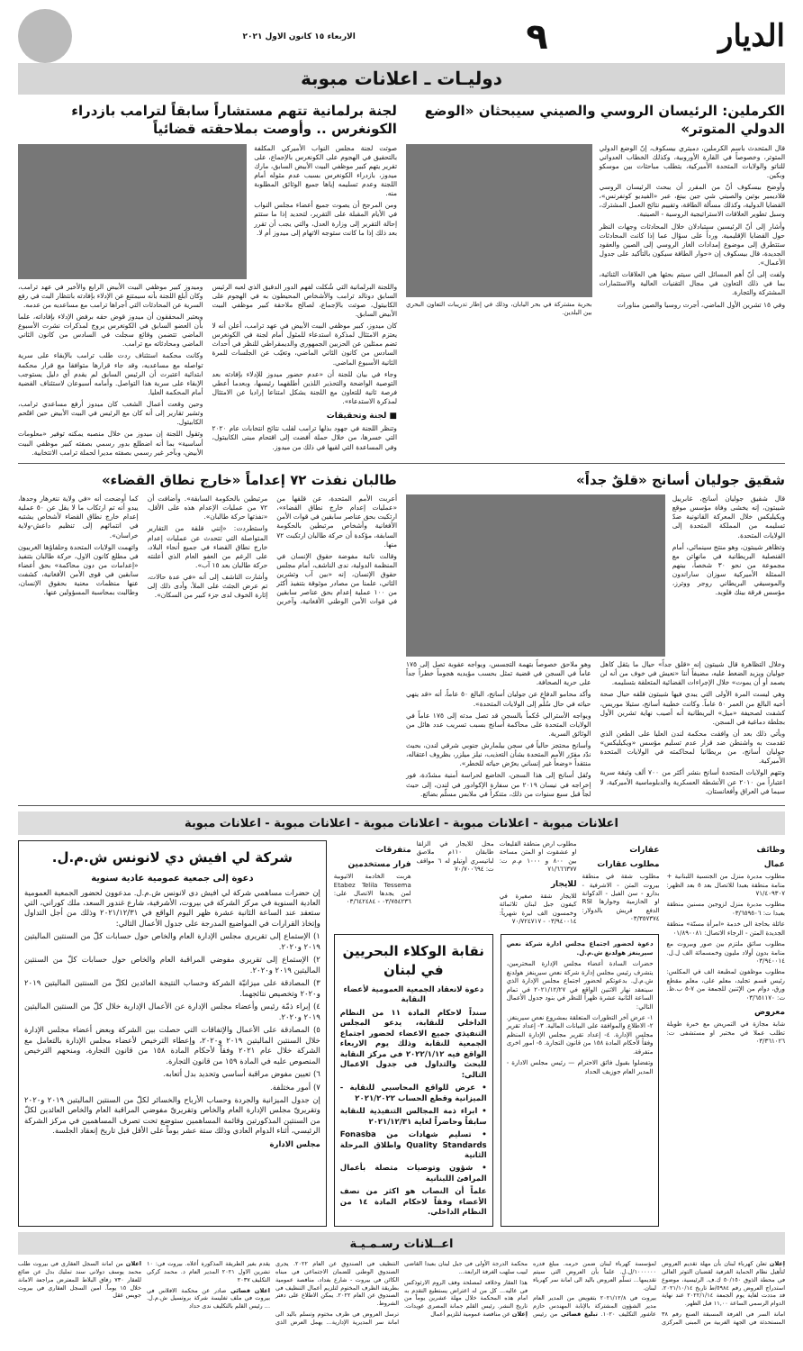الديار
٩
الاربعاء ١٥ كانون الاول ٢٠٢١
دوليـات ـ اعلانات مبوبة
الكرملين: الرئيسان الروسي والصيني سيبحثان «الوضع الدولي المتوتر»
قال المتحدث باسم الكرملين، دميتري بيسكوف، إنّ الوضع الدولي المتوتر، وخصوصاً في القارة الأوروبية، وكذلك الخطاب العدواني للناتو والولايات المتحدة الأميركية، يتطلب مباحثات بين موسكو وبكين.
وأوضح بيسكوف أنّ من المقرر أن يبحث الرئيسان الروسي فلاديمير بوتين والصيني شي جين بينغ، عبر «الفيديو كونفرنس»، القضايا الدولية، وكذلك مسألة الطاقة، وتقييم نتائج العمل المشترك، وسبل تطوير العلاقات الاستراتيجية الروسية - الصينية.
وأشار إلى أنّ الرئيسين سيتبادلان خلال المحادثات وجهات النظر حول القضايا الإقليمية. ورداً على سؤال عما إذا كانت المحادثات ستتطرق إلى موضوع إمدادات الغاز الروسي إلى الصين والعقود الجديدة، قال بيسكوف إن «حوار الطاقة سيكون بالتأكيد على جدول الأعمال».
ولفت إلى أنّ أهم المسائل التي سيتم بحثها هي العلاقات الثنائية، بما في ذلك التعاون في مجال التقنيات العالية والاستثمارات المشتركة والتجارة.
وفي ١٥ تشرين الأول الماضي، أجرت روسيا والصين مناورات
بحرية مشتركة في بحر اليابان، وذلك في إطار تدريبات التعاون البحري بين البلدين.
لجنة برلمانية تتهم مستشاراً سابقاً لترامب بازدراء الكونغرس .. وأوصت بملاحقته قضائياً
صوتت لجنة مجلس النواب الأميركي المكلفة بالتحقيق في الهجوم على الكونغرس بالإجماع، على تقرير يتهم كبير موظفي البيت الأبيض السابق، مارك ميدوز، بازدراء الكونغرس بسبب عدم مثوله أمام اللجنة وعدم تسليمه إياها جميع الوثائق المطلوبة منه.
ومن المرجح أن يصوت جميع أعضاء مجلس النواب في الأيام المقبلة على التقرير، لتحديد إذا ما ستتم إحالة التقرير إلى وزارة العدل، والتي يجب أن تقرر بعد ذلك إذا ما كانت ستوجه الاتهام إلى ميدوز أم لا.
واللجنة البرلمانية التي شُكلت لفهم الدور الدقيق الذي لعبه الرئيس السابق دونالد ترامب والأشخاص المحيطون به في الهجوم على الكابيتول، صوتت بالإجماع، لصالح ملاحقة كبير موظفي البيت الأبيض السابق.
كان ميدوز، كبير موظفي البيت الأبيض في عهد ترامب، أعلن أنه لا يعتزم الامتثال لمذكرة استدعاء للمثول أمام لجنة في الكونغرس تضم ممثلين عن الحزبين الجمهوري والديمقراطي للنظر في أحداث السادس من كانون الثاني الماضي، وتغيّب عن الجلسات للمرة الثانية الأسبوع الماضي.
وجاء في بيان للجنة أن «عدم حضور ميدوز للإدلاء بإفادته بعد التوصية الواضحة والتحذير اللذين أطلقهما رئيسها، وبعدما أعطي فرصة ثانية للتعاون مع اللجنة يشكل امتناعا إراديا عن الامتثال لمذكرة الاستدعاء».
■ لجنة وتحقيقات
وتنظر اللجنة في جهود بذلها ترامب لقلب نتائج انتخابات عام ٢٠٢٠ التي خسرها، من خلال حملة أفضت إلى اقتحام مبنى الكابيتول، وفي المساعدة التي لقيها في ذلك من ميدوز.
وميدوز كبير موظفي البيت الأبيض الرابع والأخير في عهد ترامب، وكان أبلغ اللجنة بأنه سيمتنع عن الإدلاء بإفادته بانتظار البت في رفع السرية عن المحادثات التي أجراها ترامب مع مساعديه من عدمه.
ويعتبر المحققون أن ميدوز قوض حقه برفض الإدلاء بإفاداته، علما بأن العضو السابق في الكونغرس يروج لمذكرات نشرت الأسبوع الماضي تتضمن وقائع سجلت في السادس من كانون الثاني الماضي ومحادثاته مع ترامب.
وكانت محكمة استئناف ردت طلب ترامب بالإبقاء على سرية تواصله مع مساعديه، وقد جاء قرارها متوافقا مع قرار محكمة ابتدائية اعتبرت أن الرئيس السابق لم يقدم أي دليل يستوجب الإبقاء على سرية هذا التواصل. وأمامه أسبوعان لاستئناف القضية أمام المحكمة العليا.
وحين وقعت أعمال الشغب كان ميدوز أرفع مساعدي ترامب، وتشير تقارير إلى أنه كان مع الرئيس في البيت الأبيض حين اقتُحم الكابيتول.
وتقول اللجنة إن ميدوز من خلال منصبه يمكنه توفير «معلومات أساسية» بما أنه اضطلع بدور رسمي بصفته كبير موظفي البيت الأبيض، وبآخر غير رسمي بصفته مديرا لحملة ترامب الانتخابية.
شقيق جوليان أسانج «قلقٌ جداً»
قال شقيق جوليان أسانج، غابرييل شيبتون، إنه يخشى وفاة مؤسس موقع ويكيليكس خلال المعركة القانونية ضدّ تسليمه من المملكة المتحدة إلى الولايات المتحدة.
وتظاهر شيبتون، وهو منتج سينمائي، أمام القنصلية البريطانية في مانهاتن مع مجموعة من نحو ٣٠ شخصاً، بينهم الممثلة الأميركية سوزان ساراندون والموسيقي البريطاني روجر ووترز، مؤسس فرقة بينك فلويد.
وخلال التظاهرة قال شيبتون إنه «قلق جداً» حيال ما يثقل كاهل جوليان ويزيد الضغط عليه، مضيفاً أننا «نعيش في خوف من أنه لن يصمد أو أن يموت» خلال الإجراءات القضائية المتعلقة بتسليمه.
وهي ليست المرة الأولى التي يبدي فيها شيبتون قلقه حيال صحة أخيه البالغ من العمر ٥٠ عاماً. وكانت خطيبة أسانج، ستيلا موريس، كشفت لصحيفة «ميل» البريطانية أنه أصيب نهاية تشرين الأول بجلطة دماغية في السجن.
ويأتي ذلك بعد أن وافقت محكمة لندن العليا على الطعن الذي تقدمت به واشنطن ضد قرار عدم تسليم مؤسس «ويكيليكس» جوليان أسانج، من بريطانيا لمحاكمته في الولايات المتحدة الأميركية.
وتتهم الولايات المتحدة أسانج بنشر أكثر من ٧٠٠ ألف وثيقة سرية اعتباراً من ٢٠١٠ عن الأنشطة العسكرية والدبلوماسية الأميركية، لا سيما في العراق وأفغانستان.
وهو ملاحق خصوصاً بتهمة التجسس، ويواجه عقوبة تصل إلى ١٧٥ عاماً في السجن في قضية تمثل بحسب مؤيديه هجوماً خطراً جداً على حرية الصحافة.
وأكد محامو الدفاع عن جوليان أسانج، البالغ ٥٠ عاماً، أنه «قد ينهي حياته في حال سُلِّم إلى الولايات المتحدة».
ويواجه الأسترالي حُكماً بالسجن قد تصل مدته إلى ١٧٥ عاماً في الولايات المتحدة على محاكمة أسانج بسبب تسريب عدد هائل من الوثائق السرية.
وأسانج محتجز حالياً في سجن بيلمارش جنوبي شرقي لندن، بحيث ندّد مقرّر الأمم المتحدة بشأن التعذيب، نيلز ميلزر، بظروف اعتقاله، منتقداً «وضعاً غير إنساني يعرّض حياته للخطر».
ونُقل أسانج إلى هذا السجن، الخاضع لحراسة أمنية مشدّدة، فور إخراجه في نيسان ٢٠١٩ من سفارة الإكوادور في لندن، إلى حيث لجأ قبل سبع سنوات من ذلك، متنكراً في ملابس مسلّم بضائع.
طالبان نفذت ٧٢ إعداماً «خارج نطاق القضاء»
أعربت الأمم المتحدة، عن قلقها من «عمليات إعدام خارج نطاق القضاء»، ارتكبت بحق عناصر سابقين في قوات الأمن الأفغانية وأشخاص مرتبطين بالحكومة السابقة، مؤكدة أن حركة طالبان ارتكبت ٧٢ منها.
وقالت نائبة مفوضة حقوق الإنسان في المنظمة الدولية، ندى الناشف، أمام مجلس حقوق الإنسان، إنه «بين آب وتشرين الثاني، علمنا من مصادر موثوقة بتنفيذ أكثر من ١٠٠ عملية إعدام بحق عناصر سابقين في قوات الأمن الوطني الأفغانية، وآخرين مرتبطين بالحكومة السابقة». وأضافت أن ٧٢ من عمليات الإعدام هذه على الأقل، «نفذتها حركة طالبان».
واستطردت: «إنني قلقة من التقارير المتواصلة التي تتحدث عن عمليات إعدام خارج نطاق القضاء في جميع أنحاء البلاد، على الرغم من العفو العام الذي أعلنته حركة طالبان بعد ١٥ آب».
وأشارت الناشف إلى أنه «في عدة حالات، تم عرض الجثث على الملأ، وأدى ذلك إلى إثارة الخوف لدى جزء كبير من السكان».
كما أوضحت أنه «في ولاية ننغرهار وحدها، يبدو أنه تم ارتكاب ما لا يقل عن ٥٠ عملية إعدام خارج نطاق القضاء لأشخاص يشتبه في انتمائهم إلى تنظيم داعش-ولاية خراسان».
واتهمت الولايات المتحدة وحلفاؤها الغربيون في مطلع كانون الاول، حركة طالبان بتنفيذ «إعدامات من دون محاكمة» بحق أعضاء سابقين في قوى الأمن الأفغانية، كشفت عنها منظمات معنية بحقوق الإنسان، وطالبت بمحاسبة المسؤولين عنها.
اعلانات مبوبة - اعلانات مبوبة - اعلانات مبوبة - اعلانات مبوبة - اعلانات مبوبة
وظائف
عمال
مطلوب مدبرة منزل من الجنسية اللبنانية + منامة منطقة بعبدا للاتصال بعد ٥ بعد الظهر: ٧١/٤٠٩٣٠٧
مطلوب مدبرة منزل لزوجين مسنين منطقة بعبدا ت: ٠٣/٦٥٩٥٠٦
عائلة بحاجة الى خدمة «امرأة مسنّة» منطقة الجديدة المتن - الرجاء الاتصال: ٠١/٨٩٠٠٨١
مطلوب سائق ملتزم بين صور وبيروت مع منامة بدون أولاد مليون وخمسمائة الف ل.ل. ٠٣/٩٤٠٠١٤
مطلوب موظفون لمطبعة الف في المكلس: رئيس قسم تجليد، معلم على، معلم مقطع ورق، دوام من الإثنين للجمعة من ٧-٥ ب.ظ. ت: ٠٣/٦٥١١٧٠
معروض
شابة مجازة في التمريض مع خبرة طويلة تطلب عملا في مختبر او مستشفى ت: ٠٣/٣٦١٠٢٦
عقارات
مطلوب عقارات
مطلوب شقة في منطقة بيروت المتن - الاشرفية - بدارو - سن الفيل - الدكوانة او الحازمية وجوارها RSI الدفع فريش بالدولار: ٠٣/٣٥٧٣٧٤
مطلوب ارض منطقة القليعات او عشقوت او المتن مساحة بين ٨٠٠ و ١٠٠٠ م.م ت: ٧١/٦٦٦٣٧٧
للايجار
للايجار شقة صغيرة في كيفون جبل لبنان ثلاثمائة وخمسون الف ليرة شهرياً: ٠٣/٩٤٠٠١٤ - ٧٠/٧٢٤٧١٧
محل للايجار في الزلقا طابقان ١١٠م ملاصق لباتيسري أوتيلو له ٦ مواقف ت: ٧٠/٧٠٠٦٩٤
متفرقات
فرار مستخدمين
هربت الخادمة الاثيوبية Etabez Telila Tessema لمن يجدها الاتصال على: ٠٣/٧٥٤٢٣٦ - ٠٣/٦٤٢٤٨٤
دعوة لحضور اجتماع مجلس ادارة شركة نعص سيرينغز هولدنغ ش.م.ل.
حضرات السادة أعضاء مجلس الإدارة المحترمين، يتشرف رئيس مجلس إدارة شركة نعص سيرينغز هولدنغ ش.م.ل. بدعوتكم لحضور اجتماع مجلس الإدارة الذي سينعقد نهار الاثنين الواقع في ٢٠٢١/١٢/٢٧ في تمام الساعة الثانية عشرة ظهراً للنظر في بنود جدول الأعمال التالي:
١- عرض آخر التطورات المتعلقة بمشروع نعص سيرينغز. ٢- الاطلاع والموافقة على البيانات المالية. ٣- إعداد تقرير مجلس الإدارة. ٤- إعداد تقرير مجلس الإدارة المنظم وفقاً لأحكام المادة ١٥٨ من قانون التجارة. ٥- امور اخرى متفرقة.
وتفضلوا بقبول فائق الاحترام — رئيس مجلس الادارة - المدير العام جوزيف الحداد
نقابة الوكلاء البحريين في لبنان
دعوة لانعقاد الجمعية العمومية لأعضاء النقابة
سنداً لاحكام المادة ١١ من النظام الداخلي للنقابة، يدعو المجلس التنفيذي جميع الاعضاء لحضور اجتماع الجمعية للنقابة وذلك يوم الاربعاء الواقع فيه ٢٠٢٢/١/١٢ في مركز النقابة للبحث والتداول في جدول الاعمال التالي:
• عرض للواقع المحاسبي للنقابة - الميزانية وقطع الحساب ٢٠٢١/٢٠٢٢
• ابراء ذمة المجالس التنفيذية للنقابة سابقاً وحاضراً لغاية ٢٠٢١/١٢/٣١
• تسليم شهادات من Fonasba Quality Standards واطلاق المرحلة الثانية
• شؤون وتوصيات متصلة بأعمال المرافئ اللبنانية
علماً أن النصاب هو اكثر من نصف الأعضاء وفقاً لاحكام المادة ١٤ من النظام الداخلي.
شركة لي افيش دي لانونس ش.م.ل.
دعوة إلى جمعية عمومية عادية سنوية
إن حضرات مساهمي شركة لي افيش دي لانونس ش.م.ل. مدعوون لحضور الجمعية العمومية العادية السنوية في مركز الشركة في بيروت، الأشرفية، شارع غندور السعد، ملك كوراني، التي ستعقد عند الساعة الثانية عشرة ظهر اليوم الواقع في ٢٠٢١/١٢/٣١ وذلك من أجل التداول وإتخاذ القرارات في المواضيع المدرجة على جدول الأعمال التالي:
١) الإستماع إلى تقريري مجلس الإدارة العام والخاص حول حسابات كلّ من السنتين الماليتين ٢٠١٩ و٢٠٢٠.
٢) الإستماع إلى تقريري مفوضي المراقبة العام والخاص حول حسابات كلّ من السنتين الماليتين ٢٠١٩ و٢٠٢٠.
٣) المصادقة على ميزانيّة الشركة وحساب النتيجة العائدين لكلّ من السنتين الماليتين ٢٠١٩ و٢٠٢٠ وتخصيص نتائجهما.
٤) إبراء ذمّة رئيس وأعضاء مجلس الإدارة عن الأعمال الإدارية خلال كلّ من السنتين الماليتين ٢٠١٩ و٢٠٢٠.
٥) المصادقة على الأعمال والإتفاقات التي حصلت بين الشركة وبعض أعضاء مجلس الإدارة خلال السنتين الماليتين ٢٠١٩ و٢٠٢٠، وإعطاء الترخيص لأعضاء مجلس الإدارة بالتعامل مع الشركة خلال عام ٢٠٢١ وفقاً لأحكام المادة ١٥٨ من قانون التجارة، ومنحهم الترخيص المنصوص عليه في المادة ١٥٩ من قانون التجارة.
٦) تعيين مفوض مراقبة أساسي وتحديد بدل أتعابه.
٧) أمور مختلفة.
إن جدول الميزانية والجردة وحساب الأرباح والخسائر لكلّ من السنتين الماليتين ٢٠١٩ و٢٠٢٠ وتقريريّ مجلس الإدارة العام والخاص وتقريريّ مفوضي المراقبة العام والخاص العائدين لكلّ من السنتين المذكورتين وقائمة المساهمين ستوضع تحت تصرف المساهمين في مركز الشركة الرئيسي، أثناء الدوام العادي وذلك ستة عشر يوماً على الأقل قبل تاريخ إنعقاد الجلسة.
مجلس الادارة
اعــلانات رسـمـيـة
إعلان تعلن كهرباء لبنان بأن مهلة تقديم العروض لتأهيل نظام الحماية الفرقية لقضبان التوتر العالي في محطة الذوق ٥٠/١٥٠ ك.ف. الرئيسية، موضوع استدراج العروض رقم ٥٩٨٤/ط تاريخ ٢٠٢١/١٠/١٤، قد مددت لغاية يوم الجمعة ٢٠٢٢/١/١٤ عند نهاية الدوام الرسمي الساعة ١١,٠٠ قبل الظهر.
امانة السر في الغرفة المسبقة الصنع رقم ٣٨ المستحدثة في الجهة الغربية من المبنى المركزي لمؤسسة كهرباء لبنان ضمن حرمه. مبلغ قدره ١٠٠٠٠٠٠/ل.ل. علماً بأن العروض التي سيتم تقديمها... تسلّم العروض باليد الى امانة سر كهرباء لبنان.
بيروت في ٢٠٢١/١٢/٨ بتفويض من المدير العام مدير الشؤون المشتركة بالإنابة المهندس حازم عاشور التكليف ١٠٢٠. تبليغ قضائي من رئيس محكمة الدرجة الأولى في جبل لبنان بعبدا القاضي لبيب سلهب الغرفة الرابعة...
هذا العقار وخلافه لمصلحة وقف الروم الارثوذكس في عاليه... كل من له اعتراض يستطيع التقدم به امام هذه المحكمة خلال مهلة عشرين يوماً من تاريخ النشر. رئيس القلم جمانة المصري عويدات. إعلان عن مناقصة عمومية لتلزيم أعمال
التنظيف في الصندوق عن العام ٢٠٢٢. يجري الصندوق الوطني للضمان الاجتماعي في مبناه الكائن في بيروت - شارع بغداد، مناقصة عمومية بطريقة الظرف المختوم لتلزيم أعمال التنظيف في الصندوق عن العام ٢٠٢٢. يمكن الاطلاع على دفتر الشروط.
ترسل العروض في ظرف مختوم وتسلم باليد الى امانة سر المديرية الإدارية... يهمل العرض الذي يقدم بغير الطريقة المذكورة أعلاه. بيروت في: ١٠ تشرين الاول ٢٠٢١ المدير العام د. محمد كركي التكليف ٢٠٣٧
اعلان قضائي صادر عن محكمة الافلاس في بيروت في ملف تفليسة شركة بروتسيل ش.م.ل. ... رئيس القلم بالتكليف ندى حداد
اعلان من امانة السجل العقاري في بيروت طلب محمد يوسف دولاني سند تمليك بدل عن ضائع للعقار ٧٣٠ زقاق البلاط للمعترض مراجعة الامانة خلال ١٥ يوماً. امين السجل العقاري في بيروت جويس عقل